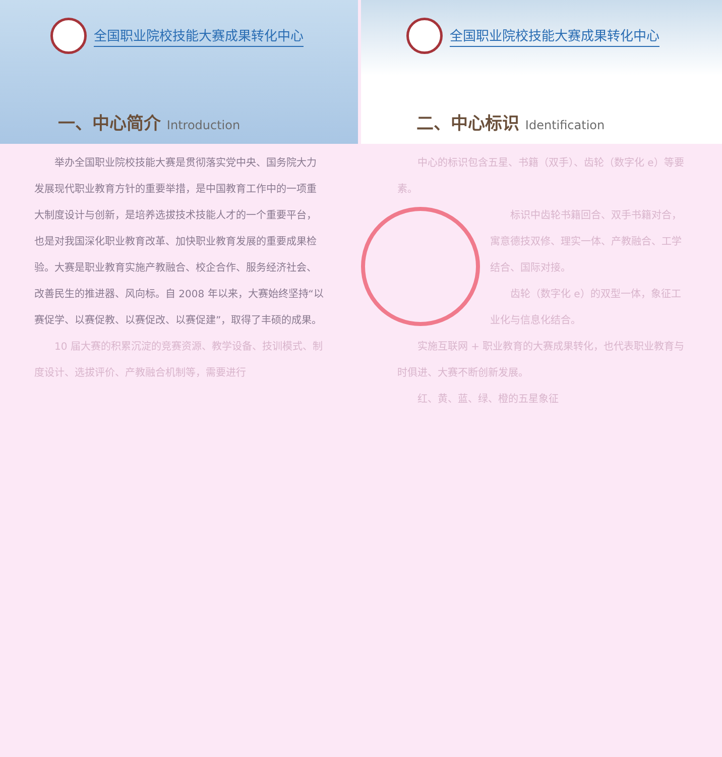全国职业院校技能大赛成果转化中心
一、中心简介 Introduction
举办全国职业院校技能大赛是贯彻落实党中央、国务院大力发展现代职业教育方针的重要举措，是中国教育工作中的一项重大制度设计与创新，是培养选拔技术技能人才的一个重要平台，也是对我国深化职业教育改革、加快职业教育发展的重要成果检验。大赛是职业教育实施产教融合、校企合作、服务经济社会、改善民生的推进器、风向标。自 2008 年以来，大赛始终坚持“以赛促学、以赛促教、以赛促改、以赛促建”，取得了丰硕的成果。
10 届大赛的积累沉淀的竞赛资源、教学设备、技训模式、制度设计、选拔评价、产教融合机制等，需要进行
全国职业院校技能大赛成果转化中心
二、中心标识 Identification
中心的标识包含五星、书籍（双手）、齿轮（数字化 e）等要素。
标识中齿轮书籍回合、双手书籍对合，寓意德技双修、理实一体、产教融合、工学结合、国际对接。
齿轮（数字化 e）的双型一体，象征工业化与信息化结合。
实施互联网 + 职业教育的大赛成果转化，也代表职业教育与时俱进、大赛不断创新发展。
红、黄、蓝、绿、橙的五星象征